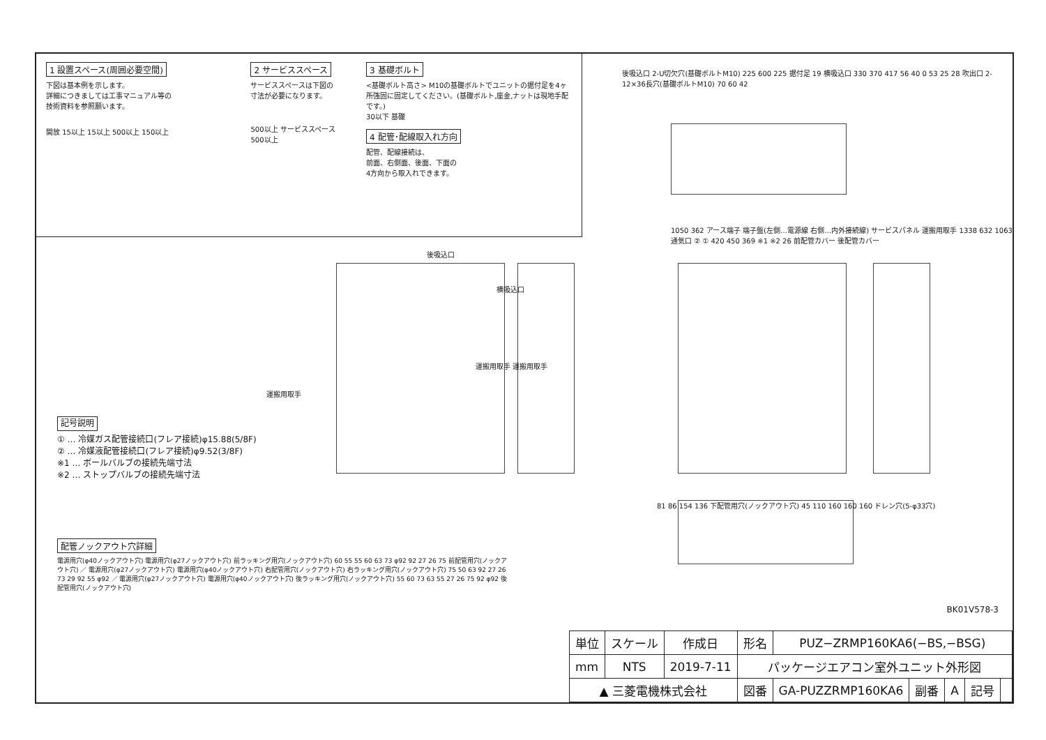1 設置スペース(周囲必要空間)
下図は基本例を示します。
詳細につきましては工事マニュアル等の
技術資料を参照願います。
開放 15以上 15以上 500以上 150以上
2 サービススペース
サービススペースは下図の
寸法が必要になります。
500以上 サービススペース 500以上
3 基礎ボルト
<基礎ボルト高さ> M10の基礎ボルトでユニットの据付足を4ヶ所強固に固定してください。(基礎ボルト,座金,ナットは現地手配です。)
30以下 基礎
4 配管･配線取入れ方向
配管、配線接続は、
前面、右側面、後面、下面の
4方向から取入れできます。
後吸込口 2-U切欠穴(基礎ボルトM10) 225 600 225 据付足 19 横吸込口 330 370 417 56 40 0 53 25 28 吹出口 2-12×36長穴(基礎ボルトM10) 70 60 42
後吸込口
横吸込口
1050 362 アース端子 端子盤(左側…電源線 右側…内外接続線) サービスパネル 運搬用取手 1338 632 1063 通気口 ② ① 420 450 369 ※1 ※2 26 前配管カバー 後配管カバー
運搬用取手
運搬用取手 運搬用取手
81 86 154 136 下配管用穴(ノックアウト穴) 45 110 160 160 160 ドレン穴(5-φ33穴)
記号説明
① … 冷媒ガス配管接続口(フレア接続)φ15.88(5/8F)
② … 冷媒液配管接続口(フレア接続)φ9.52(3/8F)
※1 … ボールバルブの接続先端寸法
※2 … ストップバルブの接続先端寸法
配管ノックアウト穴詳細
電源用穴(φ40ノックアウト穴) 電源用穴(φ27ノックアウト穴) 前ラッキング用穴(ノックアウト穴) 60 55 55 60 63 73 φ92 92 27 26 75 前配管用穴(ノックアウト穴) ／ 電源用穴(φ27ノックアウト穴) 電源用穴(φ40ノックアウト穴) 右配管用穴(ノックアウト穴) 右ラッキング用穴(ノックアウト穴) 75 50 63 92 27 26 73 29 92 55 φ92 ／ 電源用穴(φ27ノックアウト穴) 電源用穴(φ40ノックアウト穴) 後ラッキング用穴(ノックアウト穴) 55 60 73 63 55 27 26 75 92 φ92 後配管用穴(ノックアウト穴)
BK01V578-3
| 単位 | スケール | 作成日 | 形名 | PUZ−ZRMP160KA6(−BS,−BSG) | | | | |
| mm | NTS | 2019-7-11 | パッケージエアコン室外ユニット外形図 | | | | | |
| ▲ 三菱電機株式会社 | | | 図番 | GA-PUZZRMP160KA6 | 副番 | A | 記号 | |